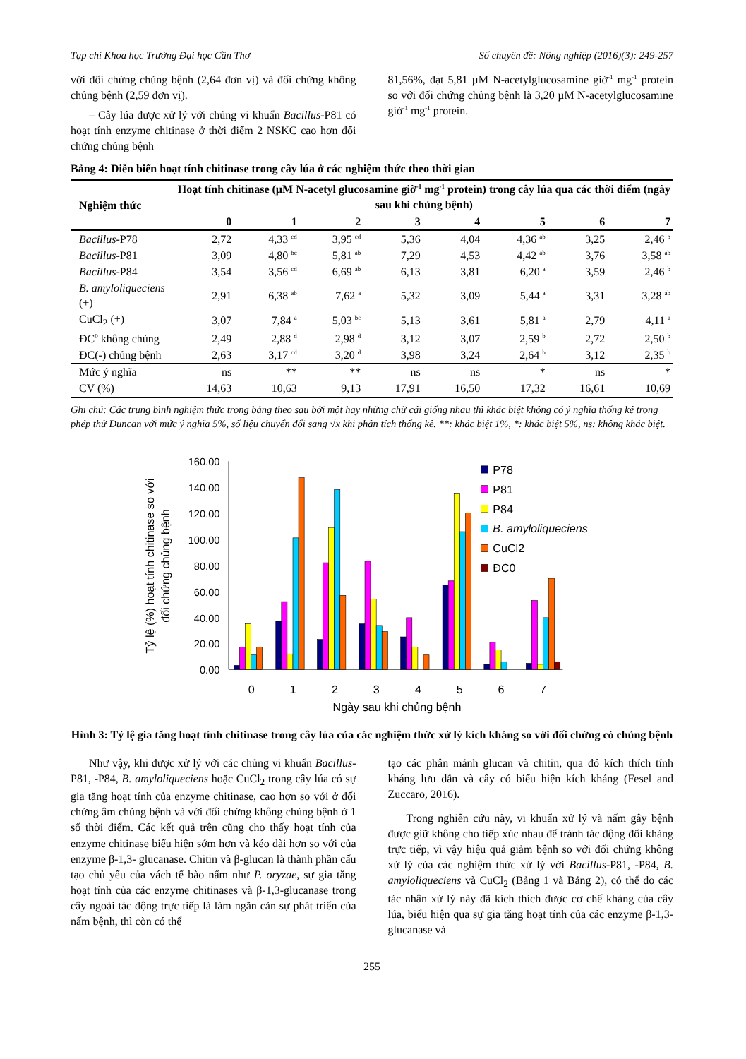Tạp chí Khoa học Trường Đại học Cần Thơ Số chuyên đề: Nông nghiệp (2016)(3): 249-257
với đối chứng chủng bệnh (2,64 đơn vị) và đối chứng không chủng bệnh (2,59 đơn vị).
– Cây lúa được xử lý với chủng vi khuẩn Bacillus-P81 có hoạt tính enzyme chitinase ở thời điểm 2 NSKC cao hơn đối chứng chủng bệnh
81,56%, đạt 5,81 µM N-acetylglucosamine giờ<sup>-1</sup> mg<sup>-1</sup> protein so với đối chứng chủng bệnh là 3,20 µM N-acetylglucosamine giờ<sup>-1</sup> mg<sup>-1</sup> protein.
Bảng 4: Diễn biến hoạt tính chitinase trong cây lúa ở các nghiệm thức theo thời gian
| Nghiệm thức | Hoạt tính chitinase (µM N-acetyl glucosamine giờ<sup>-1</sup> mg<sup>-1</sup> protein) trong cây lúa qua các thời điểm (ngày sau khi chủng bệnh) | | | | | | | |
| --- | --- | --- | --- | --- | --- | --- | --- | --- |
| | 0 | 1 | 2 | 3 | 4 | 5 | 6 | 7 |
| Bacillus -P78 | 2,72 | 4,33 <sup>cd</sup> | 3,95 <sup>cd</sup> | 5,36 | 4,04 | 4,36 <sup>ab</sup> | 3,25 | 2,46 <sup>b</sup> |
| Bacillus -P81 | 3,09 | 4,80 <sup>bc</sup> | 5,81 <sup>ab</sup> | 7,29 | 4,53 | 4,42 <sup>ab</sup> | 3,76 | 3,58 <sup>ab</sup> |
| Bacillus -P84 | 3,54 | 3,56 <sup>cd</sup> | 6,69 <sup>ab</sup> | 6,13 | 3,81 | 6,20 <sup>a</sup> | 3,59 | 2,46 <sup>b</sup> |
| B. amyloliqueciens (+) | 2,91 | 6,38 <sup>ab</sup> | 7,62 <sup>a</sup> | 5,32 | 3,09 | 5,44 <sup>a</sup> | 3,31 | 3,28 <sup>ab</sup> |
| CuCl<sub>2</sub> (+) | 3,07 | 7,84 <sup>a</sup> | 5,03 <sup>bc</sup> | 5,13 | 3,61 | 5,81 <sup>a</sup> | 2,79 | 4,11 <sup>a</sup> |
| ĐC<sup>0</sup> không chủng | 2,49 | 2,88 <sup>d</sup> | 2,98 <sup>d</sup> | 3,12 | 3,07 | 2,59 <sup>b</sup> | 2,72 | 2,50 <sup>b</sup> |
| ĐC(-) chủng bệnh | 2,63 | 3,17 <sup>cd</sup> | 3,20 <sup>d</sup> | 3,98 | 3,24 | 2,64 <sup>b</sup> | 3,12 | 2,35 <sup>b</sup> |
| Mức ý nghĩa | ns | ** | ** | ns | ns | * | ns | * |
| CV (%) | 14,63 | 10,63 | 9,13 | 17,91 | 16,50 | 17,32 | 16,61 | 10,69 |
Ghi chú: Các trung bình nghiệm thức trong bảng theo sau bởi một hay những chữ cái giống nhau thì khác biệt không có ý nghĩa thống kê trong phép thử Duncan với mức ý nghĩa 5%, số liệu chuyển đổi sang √x khi phân tích thống kê. **: khác biệt 1%, *: khác biệt 5%, ns: không khác biệt.
160.00
140.00
120.00
100.00
80.00
60.00
40.00
20.00
0.00
0
1
2
3
4
5
6
7
Ngày sau khi chủng bệnh
Tỷ lệ (%) hoạt tính chitinase so với
đối chứng chủng bệnh
P78
P81
P84
B. amyloliqueciens
CuCl2
ĐC0
Hình 3: Tỷ lệ gia tăng hoạt tính chitinase trong cây lúa của các nghiệm thức xử lý kích kháng so với đối chứng có chủng bệnh
Như vậy, khi được xử lý với các chủng vi khuẩn Bacillus-P81, -P84, B. amyloliqueciens hoặc CuCl<sub>2</sub> trong cây lúa có sự gia tăng hoạt tính của enzyme chitinase, cao hơn so với ở đối chứng âm chủng bệnh và với đối chứng không chủng bệnh ở 1 số thời điểm. Các kết quả trên cũng cho thấy hoạt tính của enzyme chitinase biểu hiện sớm hơn và kéo dài hơn so với của enzyme β-1,3- glucanase. Chitin và β-glucan là thành phần cấu tạo chủ yếu của vách tế bào nấm như P. oryzae, sự gia tăng hoạt tính của các enzyme chitinases và β-1,3-glucanase trong cây ngoài tác động trực tiếp là làm ngăn cản sự phát triển của nấm bệnh, thì còn có thể
tạo các phân mảnh glucan và chitin, qua đó kích thích tính kháng lưu dẫn và cây có biểu hiện kích kháng (Fesel and Zuccaro, 2016).
Trong nghiên cứu này, vi khuẩn xử lý và nấm gây bệnh được giữ không cho tiếp xúc nhau để tránh tác động đối kháng trực tiếp, vì vậy hiệu quả giảm bệnh so với đối chứng không xử lý của các nghiệm thức xử lý với Bacillus-P81, -P84, B. amyloliqueciens và CuCl<sub>2</sub> (Bảng 1 và Bảng 2), có thể do các tác nhân xử lý này đã kích thích được cơ chế kháng của cây lúa, biểu hiện qua sự gia tăng hoạt tính của các enzyme β-1,3- glucanase và
255